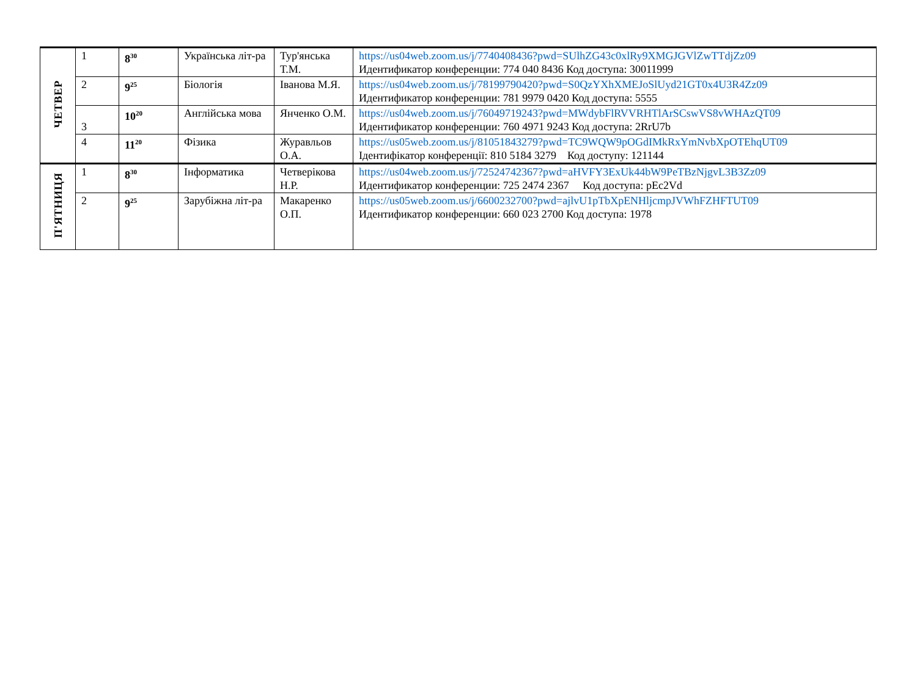| ЧЕТВЕР | 1 | 8<sup>30</sup> | Українська літ-ра | Тур'янська Т.М. | https://us04web.zoom.us/j/7740408436?pwd=SUlhZG43c0xlRy9XMGJGVlZwTTdjZz09 Идентификатор конференции: 774 040 8436 Код доступа: 30011999 |
| | 2 | 9<sup>25</sup> | Біологія | Іванова М.Я. | https://us04web.zoom.us/j/78199790420?pwd=S0QzYXhXMEJoSlUyd21GT0x4U3R4Zz09 Идентификатор конференции: 781 9979 0420 Код доступа: 5555 |
| | 3 | 10<sup>20</sup> | Англійська мова | Янченко О.М. | https://us04web.zoom.us/j/76049719243?pwd=MWdybFlRVVRHTlArSCswVS8vWHAzQT09 Идентификатор конференции: 760 4971 9243 Код доступа: 2RrU7b |
| | 4 | 11<sup>20</sup> | Фізика | Журавльов О.А. | https://us05web.zoom.us/j/81051843279?pwd=TC9WQW9pOGdIMkRxYmNvbXpOTEhqUT09 Ідентифікатор конференції: 810 5184 3279 Код доступу: 121144 |
| П'ЯТНИЦЯ | 1 | 8<sup>30</sup> | Інформатика | Четверікова Н.Р. | https://us04web.zoom.us/j/72524742367?pwd=aHVFY3ExUk44bW9PeTBzNjgvL3B3Zz09 Идентификатор конференции: 725 2474 2367 Код доступа: pEc2Vd |
| | 2 | 9<sup>25</sup> | Зарубіжна літ-ра | Макаренко О.П. | https://us05web.zoom.us/j/6600232700?pwd=ajlvU1pTbXpENHljcmpJVWhFZHFTUT09 Идентификатор конференции: 660 023 2700 Код доступа: 1978 |